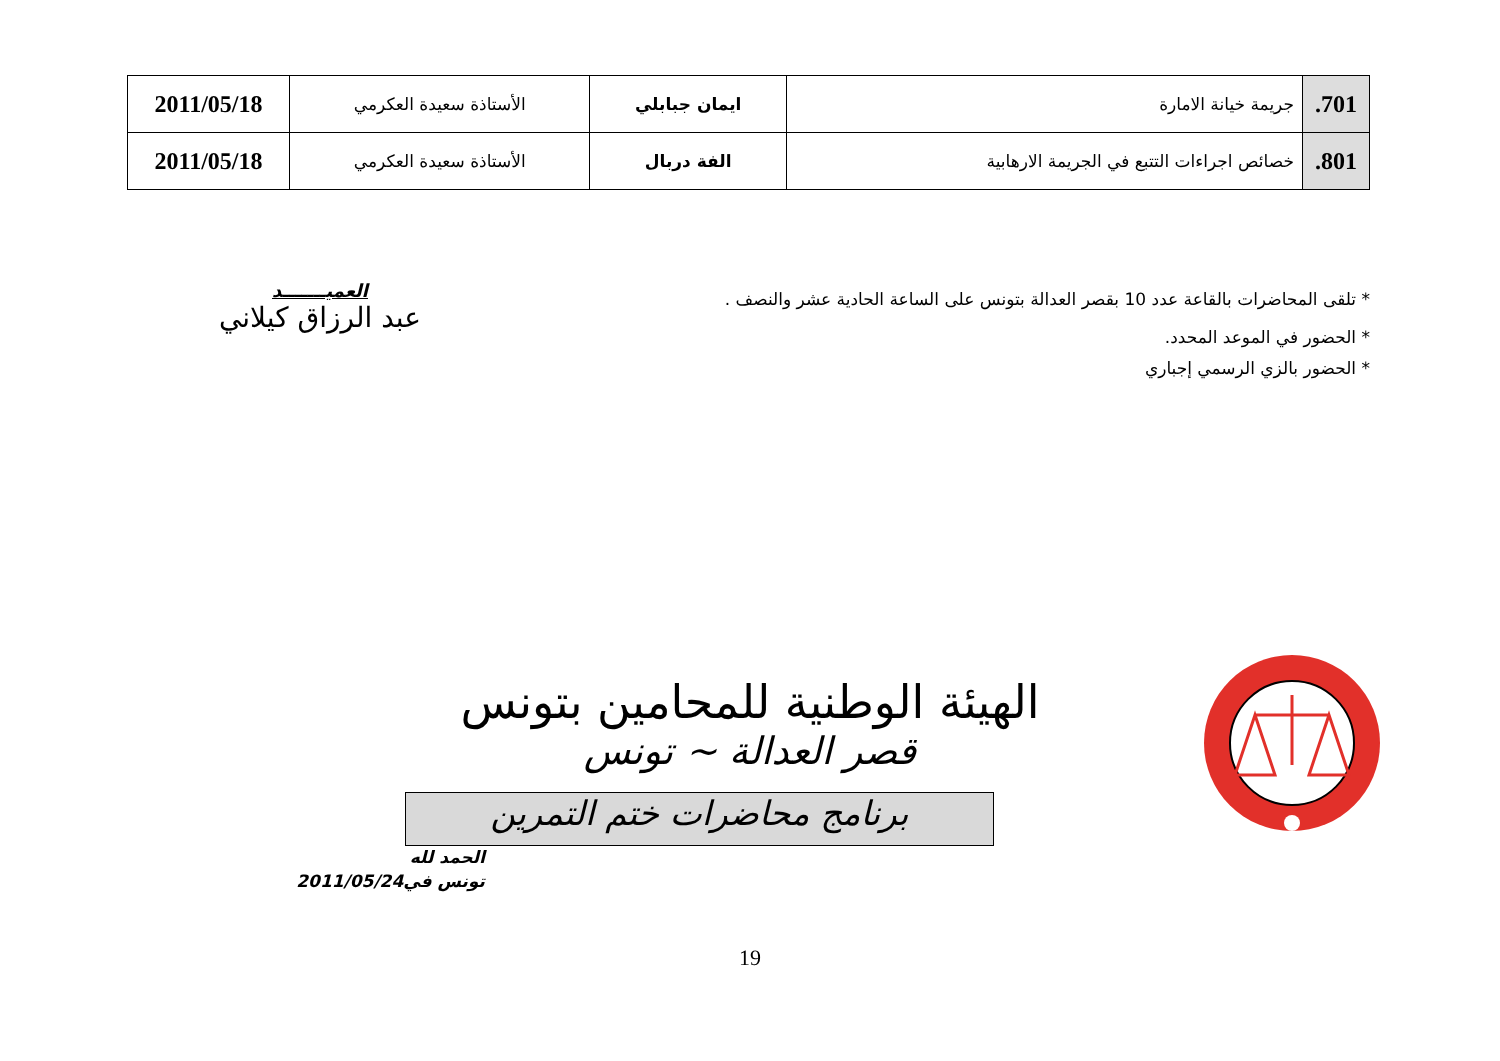| 701. | جريمة خيانة الامارة | ايمان جبابلي | الأستاذة سعيدة العكرمي | 2011/05/18 |
| 801. | خصائص اجراءات التتبع في الجريمة الارهابية | الفة دربال | الأستاذة سعيدة العكرمي | 2011/05/18 |
* تلقى المحاضرات بالقاعة عدد 10 بقصر العدالة بتونس على الساعة الحادية عشر والنصف .
* الحضور في الموعد المحدد.
* الحضور بالزي الرسمي إجباري
العميـــــــد
عبد الرزاق كيلاني
الهيئة الوطنية للمحامين بتونس
قصر العدالة ~ تونس
برنامج محاضرات ختم التمرين
الحمد لله
تونس في2011/05/24
19